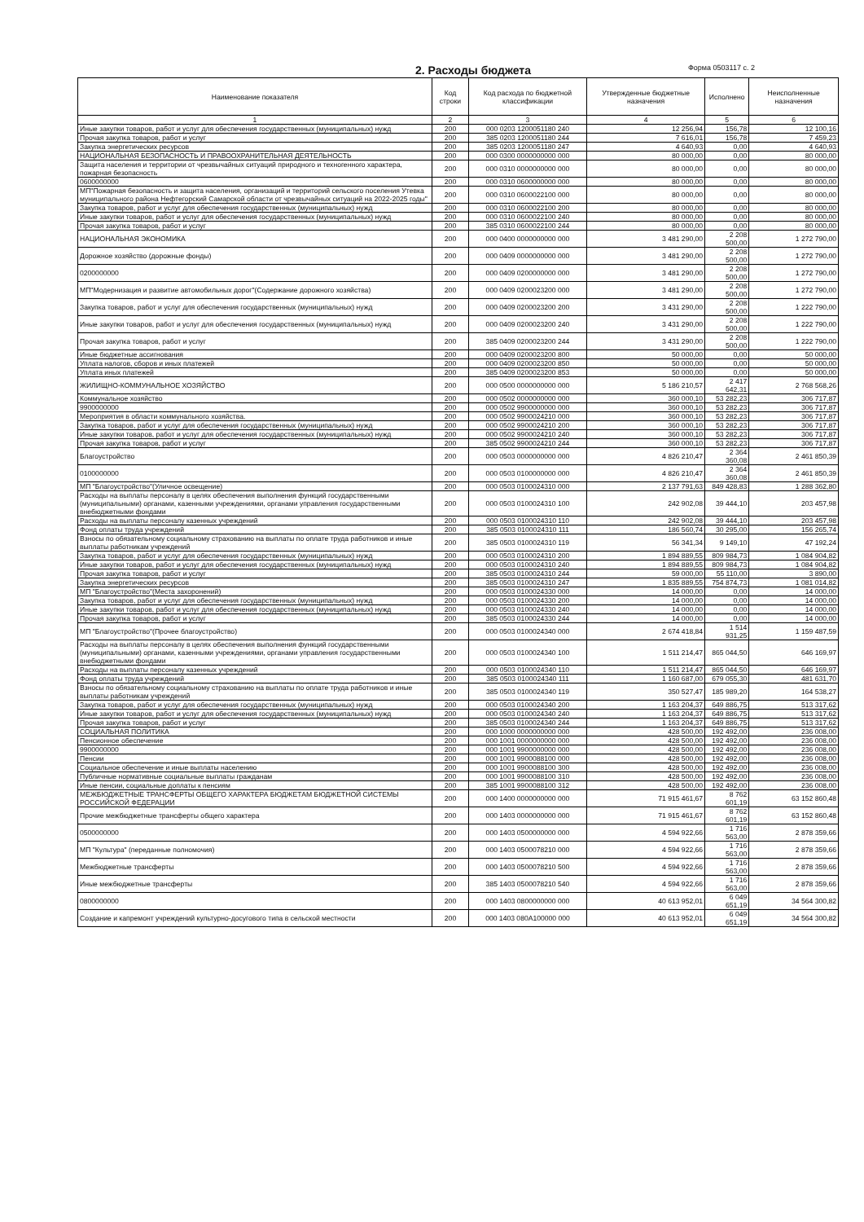2. Расходы бюджета Форма 0503117 с. 2
| Наименование показателя | Код строки | Код расхода по бюджетной классификации | Утвержденные бюджетные назначения | Исполнено | Неисполненные назначения |
| --- | --- | --- | --- | --- | --- |
| 1 | 2 | 3 | 4 | 5 | 6 |
| Иные закупки товаров, работ и услуг для обеспечения государственных (муниципальных) нужд | 200 | 000 0203 1200051180 240 | 12 256,94 | 156,78 | 12 100,16 |
| Прочая закупка товаров, работ и услуг | 200 | 385 0203 1200051180 244 | 7 616,01 | 156,78 | 7 459,23 |
| Закупка энергетических ресурсов | 200 | 385 0203 1200051180 247 | 4 640,93 | 0,00 | 4 640,93 |
| НАЦИОНАЛЬНАЯ БЕЗОПАСНОСТЬ И ПРАВООХРАНИТЕЛЬНАЯ ДЕЯТЕЛЬНОСТЬ | 200 | 000 0300 0000000000 000 | 80 000,00 | 0,00 | 80 000,00 |
| Защита населения и территории от чрезвычайных ситуаций природного и техногенного характера, пожарная безопасность | 200 | 000 0310 0000000000 000 | 80 000,00 | 0,00 | 80 000,00 |
| 0600000000 | 200 | 000 0310 0600000000 000 | 80 000,00 | 0,00 | 80 000,00 |
| МП"Пожарная безопасность и защита населения, организаций и территорий сельского поселения Утевка муниципального района Нефтегорский Самарской области от чрезвычайных ситуаций на 2022-2025 годы" | 200 | 000 0310 0600022100 000 | 80 000,00 | 0,00 | 80 000,00 |
| Закупка товаров, работ и услуг для обеспечения государственных (муниципальных) нужд | 200 | 000 0310 0600022100 200 | 80 000,00 | 0,00 | 80 000,00 |
| Иные закупки товаров, работ и услуг для обеспечения государственных (муниципальных) нужд | 200 | 000 0310 0600022100 240 | 80 000,00 | 0,00 | 80 000,00 |
| Прочая закупка товаров, работ и услуг | 200 | 385 0310 0600022100 244 | 80 000,00 | 0,00 | 80 000,00 |
| НАЦИОНАЛЬНАЯ ЭКОНОМИКА | 200 | 000 0400 0000000000 000 | 3 481 290,00 | 2 208 500,00 | 1 272 790,00 |
| Дорожное хозяйство (дорожные фонды) | 200 | 000 0409 0000000000 000 | 3 481 290,00 | 2 208 500,00 | 1 272 790,00 |
| 0200000000 | 200 | 000 0409 0200000000 000 | 3 481 290,00 | 2 208 500,00 | 1 272 790,00 |
| МП"Модернизация и развитие автомобильных дорог"(Содержание дорожного хозяйства) | 200 | 000 0409 0200023200 000 | 3 481 290,00 | 2 208 500,00 | 1 272 790,00 |
| Закупка товаров, работ и услуг для обеспечения государственных (муниципальных) нужд | 200 | 000 0409 0200023200 200 | 3 431 290,00 | 2 208 500,00 | 1 222 790,00 |
| Иные закупки товаров, работ и услуг для обеспечения государственных (муниципальных) нужд | 200 | 000 0409 0200023200 240 | 3 431 290,00 | 2 208 500,00 | 1 222 790,00 |
| Прочая закупка товаров, работ и услуг | 200 | 385 0409 0200023200 244 | 3 431 290,00 | 2 208 500,00 | 1 222 790,00 |
| Иные бюджетные ассигнования | 200 | 000 0409 0200023200 800 | 50 000,00 | 0,00 | 50 000,00 |
| Уплата налогов, сборов и иных платежей | 200 | 000 0409 0200023200 850 | 50 000,00 | 0,00 | 50 000,00 |
| Уплата иных платежей | 200 | 385 0409 0200023200 853 | 50 000,00 | 0,00 | 50 000,00 |
| ЖИЛИЩНО-КОММУНАЛЬНОЕ ХОЗЯЙСТВО | 200 | 000 0500 0000000000 000 | 5 186 210,57 | 2 417 642,31 | 2 768 568,26 |
| Коммунальное хозяйство | 200 | 000 0502 0000000000 000 | 360 000,10 | 53 282,23 | 306 717,87 |
| 9900000000 | 200 | 000 0502 9900000000 000 | 360 000,10 | 53 282,23 | 306 717,87 |
| Мероприятия в области коммунального хозяйства. | 200 | 000 0502 9900024210 000 | 360 000,10 | 53 282,23 | 306 717,87 |
| Закупка товаров, работ и услуг для обеспечения государственных (муниципальных) нужд | 200 | 000 0502 9900024210 200 | 360 000,10 | 53 282,23 | 306 717,87 |
| Иные закупки товаров, работ и услуг для обеспечения государственных (муниципальных) нужд | 200 | 000 0502 9900024210 240 | 360 000,10 | 53 282,23 | 306 717,87 |
| Прочая закупка товаров, работ и услуг | 200 | 385 0502 9900024210 244 | 360 000,10 | 53 282,23 | 306 717,87 |
| Благоустройство | 200 | 000 0503 0000000000 000 | 4 826 210,47 | 2 364 360,08 | 2 461 850,39 |
| 0100000000 | 200 | 000 0503 0100000000 000 | 4 826 210,47 | 2 364 360,08 | 2 461 850,39 |
| МП "Благоустройство"(Уличное освещение) | 200 | 000 0503 0100024310 000 | 2 137 791,63 | 849 428,83 | 1 288 362,80 |
| Расходы на выплаты персоналу в целях обеспечения выполнения функций государственными (муниципальными) органами, казенными учреждениями, органами управления государственными внебюджетными фондами | 200 | 000 0503 0100024310 100 | 242 902,08 | 39 444,10 | 203 457,98 |
| Расходы на выплаты персоналу казенных учреждений | 200 | 000 0503 0100024310 110 | 242 902,08 | 39 444,10 | 203 457,98 |
| Фонд оплаты труда учреждений | 200 | 385 0503 0100024310 111 | 186 560,74 | 30 295,00 | 156 265,74 |
| Взносы по обязательному социальному страхованию на выплаты по оплате труда работников и иные выплаты работникам учреждений | 200 | 385 0503 0100024310 119 | 56 341,34 | 9 149,10 | 47 192,24 |
| Закупка товаров, работ и услуг для обеспечения государственных (муниципальных) нужд | 200 | 000 0503 0100024310 200 | 1 894 889,55 | 809 984,73 | 1 084 904,82 |
| Иные закупки товаров, работ и услуг для обеспечения государственных (муниципальных) нужд | 200 | 000 0503 0100024310 240 | 1 894 889,55 | 809 984,73 | 1 084 904,82 |
| Прочая закупка товаров, работ и услуг | 200 | 385 0503 0100024310 244 | 59 000,00 | 55 110,00 | 3 890,00 |
| Закупка энергетических ресурсов | 200 | 385 0503 0100024310 247 | 1 835 889,55 | 754 874,73 | 1 081 014,82 |
| МП "Благоустройство"(Места захоронений) | 200 | 000 0503 0100024330 000 | 14 000,00 | 0,00 | 14 000,00 |
| Закупка товаров, работ и услуг для обеспечения государственных (муниципальных) нужд | 200 | 000 0503 0100024330 200 | 14 000,00 | 0,00 | 14 000,00 |
| Иные закупки товаров, работ и услуг для обеспечения государственных (муниципальных) нужд | 200 | 000 0503 0100024330 240 | 14 000,00 | 0,00 | 14 000,00 |
| Прочая закупка товаров, работ и услуг | 200 | 385 0503 0100024330 244 | 14 000,00 | 0,00 | 14 000,00 |
| МП "Благоустройство"(Прочее благоустройство) | 200 | 000 0503 0100024340 000 | 2 674 418,84 | 1 514 931,25 | 1 159 487,59 |
| Расходы на выплаты персоналу в целях обеспечения выполнения функций государственными (муниципальными) органами, казенными учреждениями, органами управления государственными внебюджетными фондами | 200 | 000 0503 0100024340 100 | 1 511 214,47 | 865 044,50 | 646 169,97 |
| Расходы на выплаты персоналу казенных учреждений | 200 | 000 0503 0100024340 110 | 1 511 214,47 | 865 044,50 | 646 169,97 |
| Фонд оплаты труда учреждений | 200 | 385 0503 0100024340 111 | 1 160 687,00 | 679 055,30 | 481 631,70 |
| Взносы по обязательному социальному страхованию на выплаты по оплате труда работников и иные выплаты работникам учреждений | 200 | 385 0503 0100024340 119 | 350 527,47 | 185 989,20 | 164 538,27 |
| Закупка товаров, работ и услуг для обеспечения государственных (муниципальных) нужд | 200 | 000 0503 0100024340 200 | 1 163 204,37 | 649 886,75 | 513 317,62 |
| Иные закупки товаров, работ и услуг для обеспечения государственных (муниципальных) нужд | 200 | 000 0503 0100024340 240 | 1 163 204,37 | 649 886,75 | 513 317,62 |
| Прочая закупка товаров, работ и услуг | 200 | 385 0503 0100024340 244 | 1 163 204,37 | 649 886,75 | 513 317,62 |
| СОЦИАЛЬНАЯ ПОЛИТИКА | 200 | 000 1000 0000000000 000 | 428 500,00 | 192 492,00 | 236 008,00 |
| Пенсионное обеспечение | 200 | 000 1001 0000000000 000 | 428 500,00 | 192 492,00 | 236 008,00 |
| 9900000000 | 200 | 000 1001 9900000000 000 | 428 500,00 | 192 492,00 | 236 008,00 |
| Пенсии | 200 | 000 1001 9900088100 000 | 428 500,00 | 192 492,00 | 236 008,00 |
| Социальное обеспечение и иные выплаты населению | 200 | 000 1001 9900088100 300 | 428 500,00 | 192 492,00 | 236 008,00 |
| Публичные нормативные социальные выплаты гражданам | 200 | 000 1001 9900088100 310 | 428 500,00 | 192 492,00 | 236 008,00 |
| Иные пенсии, социальные доплаты к пенсиям | 200 | 385 1001 9900088100 312 | 428 500,00 | 192 492,00 | 236 008,00 |
| МЕЖБЮДЖЕТНЫЕ ТРАНСФЕРТЫ ОБЩЕГО ХАРАКТЕРА БЮДЖЕТАМ БЮДЖЕТНОЙ СИСТЕМЫ РОССИЙСКОЙ ФЕДЕРАЦИИ | 200 | 000 1400 0000000000 000 | 71 915 461,67 | 8 762 601,19 | 63 152 860,48 |
| Прочие межбюджетные трансферты общего характера | 200 | 000 1403 0000000000 000 | 71 915 461,67 | 8 762 601,19 | 63 152 860,48 |
| 0500000000 | 200 | 000 1403 0500000000 000 | 4 594 922,66 | 1 716 563,00 | 2 878 359,66 |
| МП "Культура" (переданные полномочия) | 200 | 000 1403 0500078210 000 | 4 594 922,66 | 1 716 563,00 | 2 878 359,66 |
| Межбюджетные трансферты | 200 | 000 1403 0500078210 500 | 4 594 922,66 | 1 716 563,00 | 2 878 359,66 |
| Иные межбюджетные трансферты | 200 | 385 1403 0500078210 540 | 4 594 922,66 | 1 716 563,00 | 2 878 359,66 |
| 0800000000 | 200 | 000 1403 0800000000 000 | 40 613 952,01 | 6 049 651,19 | 34 564 300,82 |
| Создание и капремонт учреждений культурно-досугового типа в сельской местности | 200 | 000 1403 080А100000 000 | 40 613 952,01 | 6 049 651,19 | 34 564 300,82 |